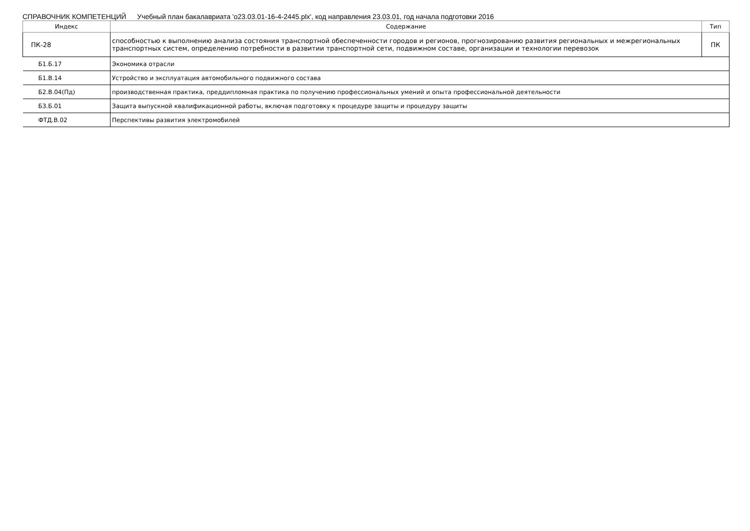СПРАВОЧНИК КОМПЕТЕНЦИЙ Учебный план бакалавриата 'o23.03.01-16-4-2445.plx', код направления 23.03.01, год начала подготовки 2016
| Индекс | Содержание | Тип |
| --- | --- | --- |
| ПК-28 | способностью к выполнению анализа состояния транспортной обеспеченности городов и регионов, прогнозированию развития региональных и межрегиональных транспортных систем, определению потребности в развитии транспортной сети, подвижном составе, организации и технологии перевозок | ПК |
| Б1.Б.17 | Экономика отрасли | |
| Б1.В.14 | Устройство и эксплуатация автомобильного подвижного состава | |
| Б2.В.04(Пд) | производственная практика, преддипломная практика по получению профессиональных умений и опыта профессиональной деятельности | |
| Б3.Б.01 | Защита выпускной квалификационной работы, включая подготовку к процедуре защиты и процедуру защиты | |
| ФТД.В.02 | Перспективы развития электромобилей | |